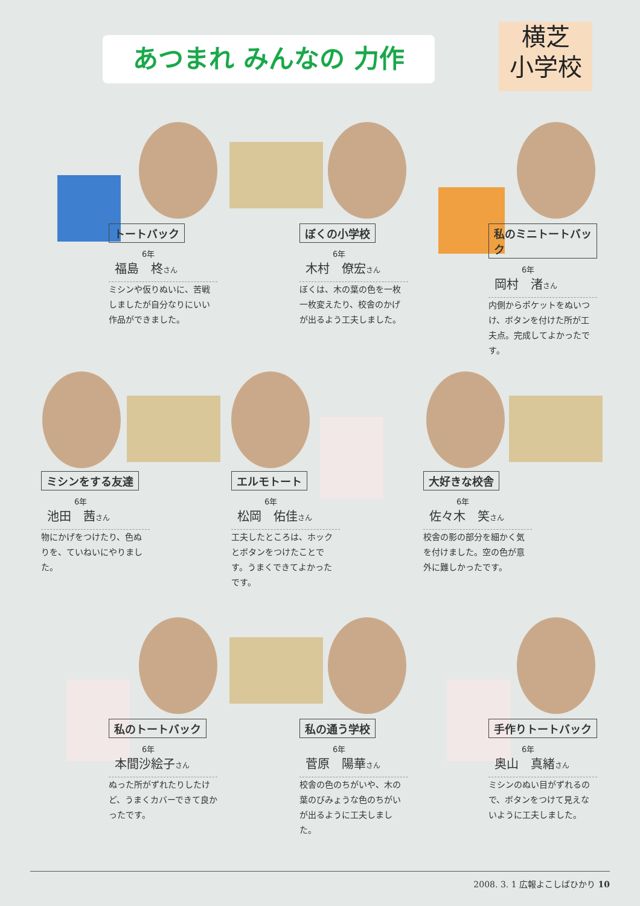あつまれ みんなの 力作
横芝
小学校
トートバック
6年
福島　柊さん
ミシンや仮りぬいに、苦戦しましたが自分なりにいい作品ができました。
ぼくの小学校
6年
木村　僚宏さん
ぼくは、木の葉の色を一枚一枚変えたり、校舎のかげが出るよう工夫しました。
私のミニトートバック
6年
岡村　渚さん
内側からポケットをぬいつけ、ボタンを付けた所が工夫点。完成してよかったです。
ミシンをする友達
6年
池田　茜さん
物にかげをつけたり、色ぬりを、ていねいにやりました。
エルモトート
6年
松岡　佑佳さん
工夫したところは、ホックとボタンをつけたことです。うまくできてよかったです。
大好きな校舎
6年
佐々木　笑さん
校舎の影の部分を細かく気を付けました。空の色が意外に難しかったです。
私のトートバック
6年
本間沙絵子さん
ぬった所がずれたりしたけど、うまくカバーできて良かったです。
私の通う学校
6年
菅原　陽華さん
校舎の色のちがいや、木の葉のびみょうな色のちがいが出るように工夫しました。
手作りトートバック
6年
奥山　真緒さん
ミシンのぬい目がずれるので、ボタンをつけて見えないように工夫しました。
2008. 3. 1 広報よこしばひかり 10